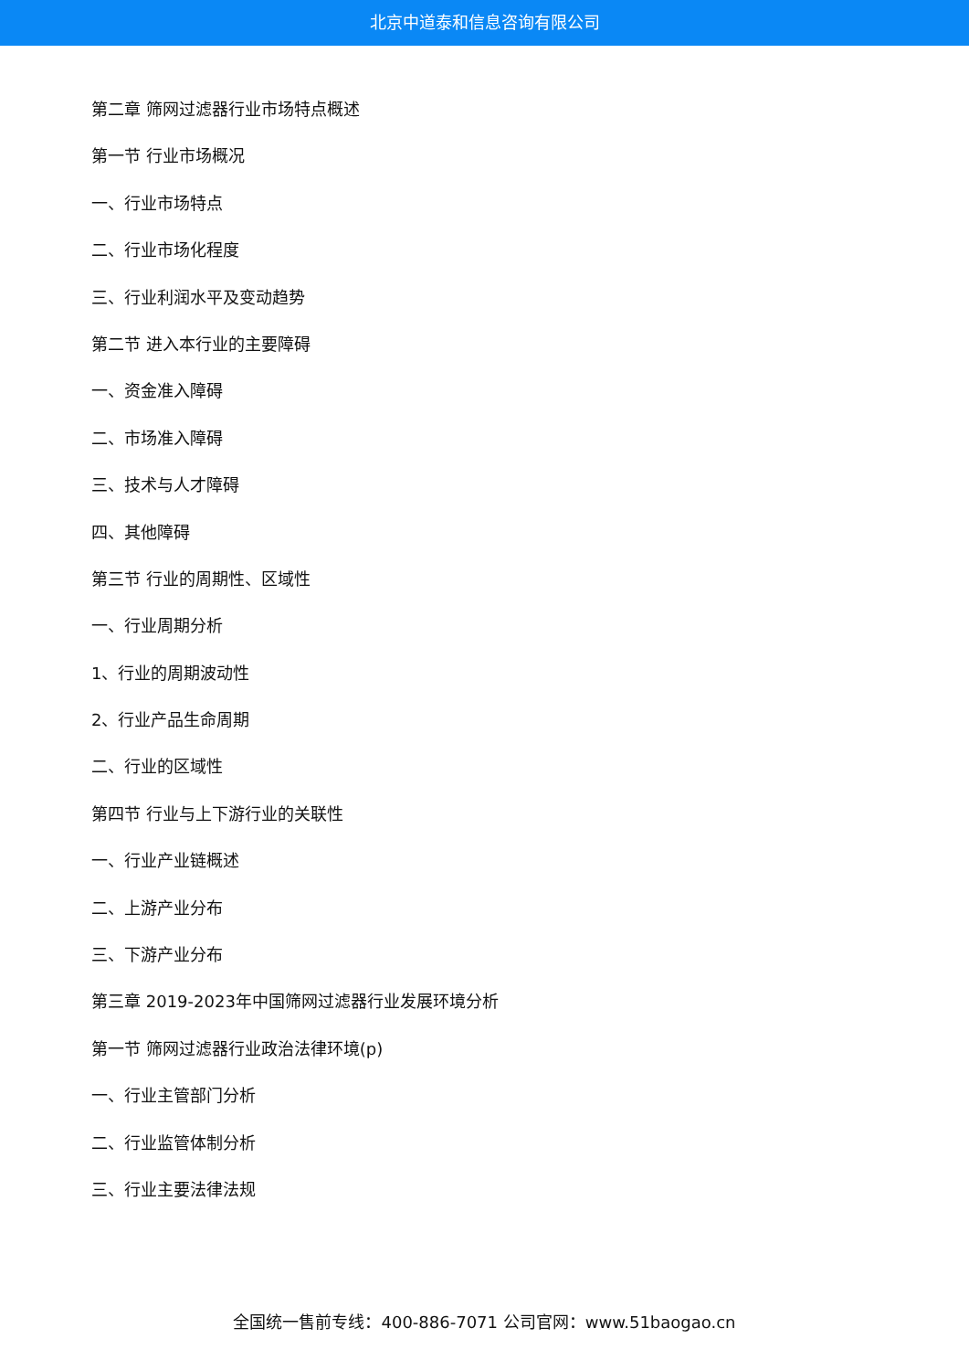北京中道泰和信息咨询有限公司
第二章 筛网过滤器行业市场特点概述
第一节 行业市场概况
一、行业市场特点
二、行业市场化程度
三、行业利润水平及变动趋势
第二节 进入本行业的主要障碍
一、资金准入障碍
二、市场准入障碍
三、技术与人才障碍
四、其他障碍
第三节 行业的周期性、区域性
一、行业周期分析
1、行业的周期波动性
2、行业产品生命周期
二、行业的区域性
第四节 行业与上下游行业的关联性
一、行业产业链概述
二、上游产业分布
三、下游产业分布
第三章 2019-2023年中国筛网过滤器行业发展环境分析
第一节 筛网过滤器行业政治法律环境(p)
一、行业主管部门分析
二、行业监管体制分析
三、行业主要法律法规
全国统一售前专线：400-886-7071 公司官网：www.51baogao.cn